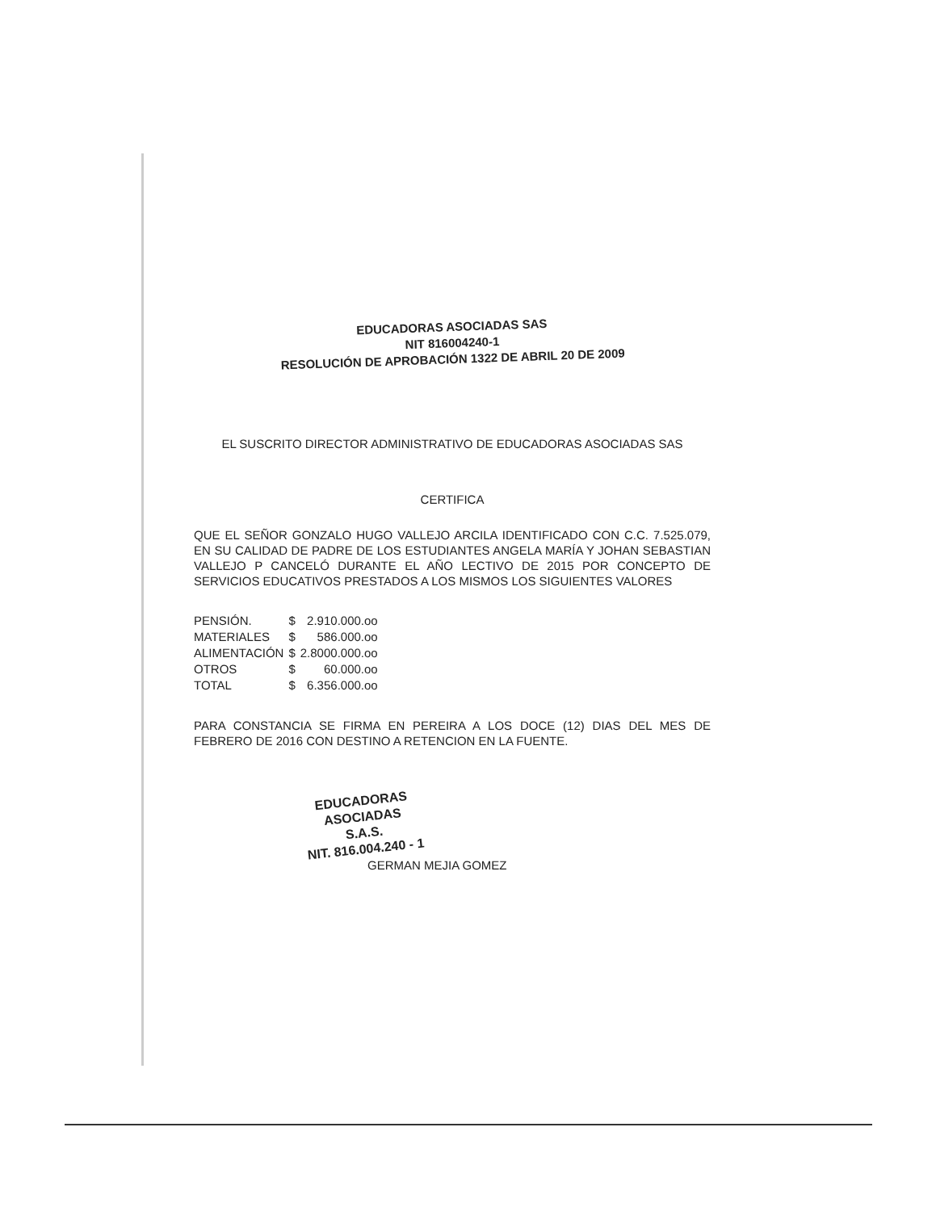EDUCADORAS ASOCIADAS SAS
NIT 816004240-1
RESOLUCIÓN DE APROBACIÓN 1322 DE ABRIL 20 DE 2009
EL SUSCRITO DIRECTOR ADMINISTRATIVO DE EDUCADORAS ASOCIADAS SAS
CERTIFICA
QUE EL SEÑOR GONZALO HUGO VALLEJO ARCILA IDENTIFICADO CON C.C. 7.525.079, EN SU CALIDAD DE PADRE DE LOS ESTUDIANTES ANGELA MARÍA Y JOHAN SEBASTIAN VALLEJO P CANCELÓ DURANTE EL AÑO LECTIVO DE 2015 POR CONCEPTO DE SERVICIOS EDUCATIVOS PRESTADOS A LOS MISMOS LOS SIGUIENTES VALORES
| PENSIÓN. | $ | 2.910.000.oo |
| MATERIALES | $ | 586.000.oo |
| ALIMENTACIÓN | $ | 2.8000.000.oo |
| OTROS | $ | 60.000.oo |
| TOTAL | $ | 6.356.000.oo |
PARA CONSTANCIA SE FIRMA EN PEREIRA A LOS DOCE (12) DIAS DEL MES DE FEBRERO DE 2016 CON DESTINO A RETENCION EN LA FUENTE.
EDUCADORAS ASOCIADAS
S.A.S.
NIT. 816.004.240 - 1
GERMAN MEJIA GOMEZ